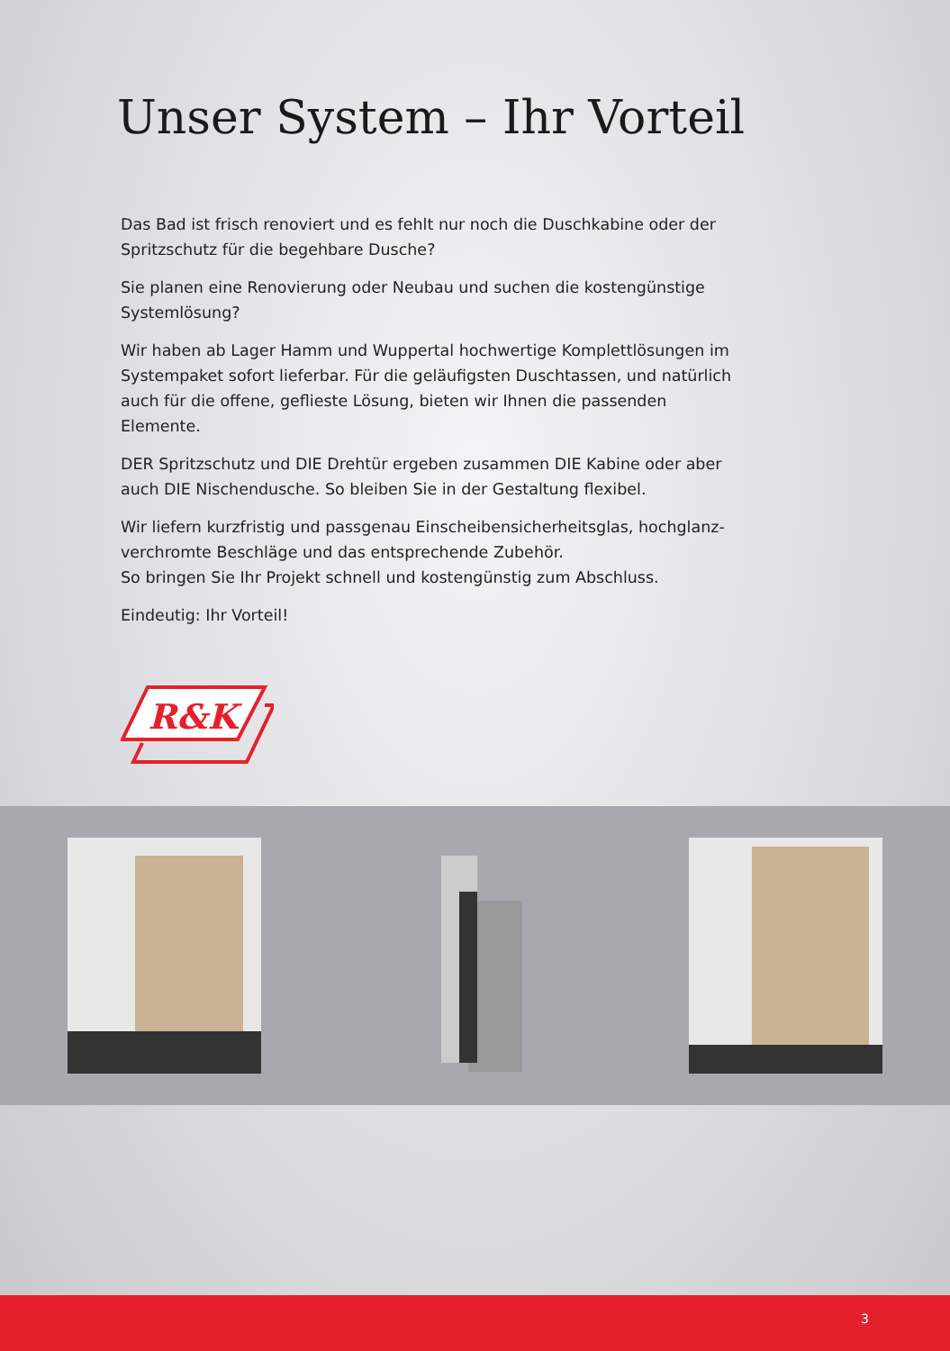Unser System – Ihr Vorteil
Das Bad ist frisch renoviert und es fehlt nur noch die Duschkabine oder der Spritzschutz für die begehbare Dusche?
Sie planen eine Renovierung oder Neubau und suchen die kostengünstige Systemlösung?
Wir haben ab Lager Hamm und Wuppertal hochwertige Komplettlösungen im Systempaket sofort lieferbar. Für die geläufigsten Duschtassen, und natürlich auch für die offene, geflieste Lösung, bieten wir Ihnen die passenden Elemente.
DER Spritzschutz und DIE Drehtür ergeben zusammen DIE Kabine oder aber auch DIE Nischendusche. So bleiben Sie in der Gestaltung flexibel.
Wir liefern kurzfristig und passgenau Einscheibensicherheitsglas, hochglanz-verchromte Beschläge und das entsprechende Zubehör.
So bringen Sie Ihr Projekt schnell und kostengünstig zum Abschluss.
Eindeutig: Ihr Vorteil!
R&K
3